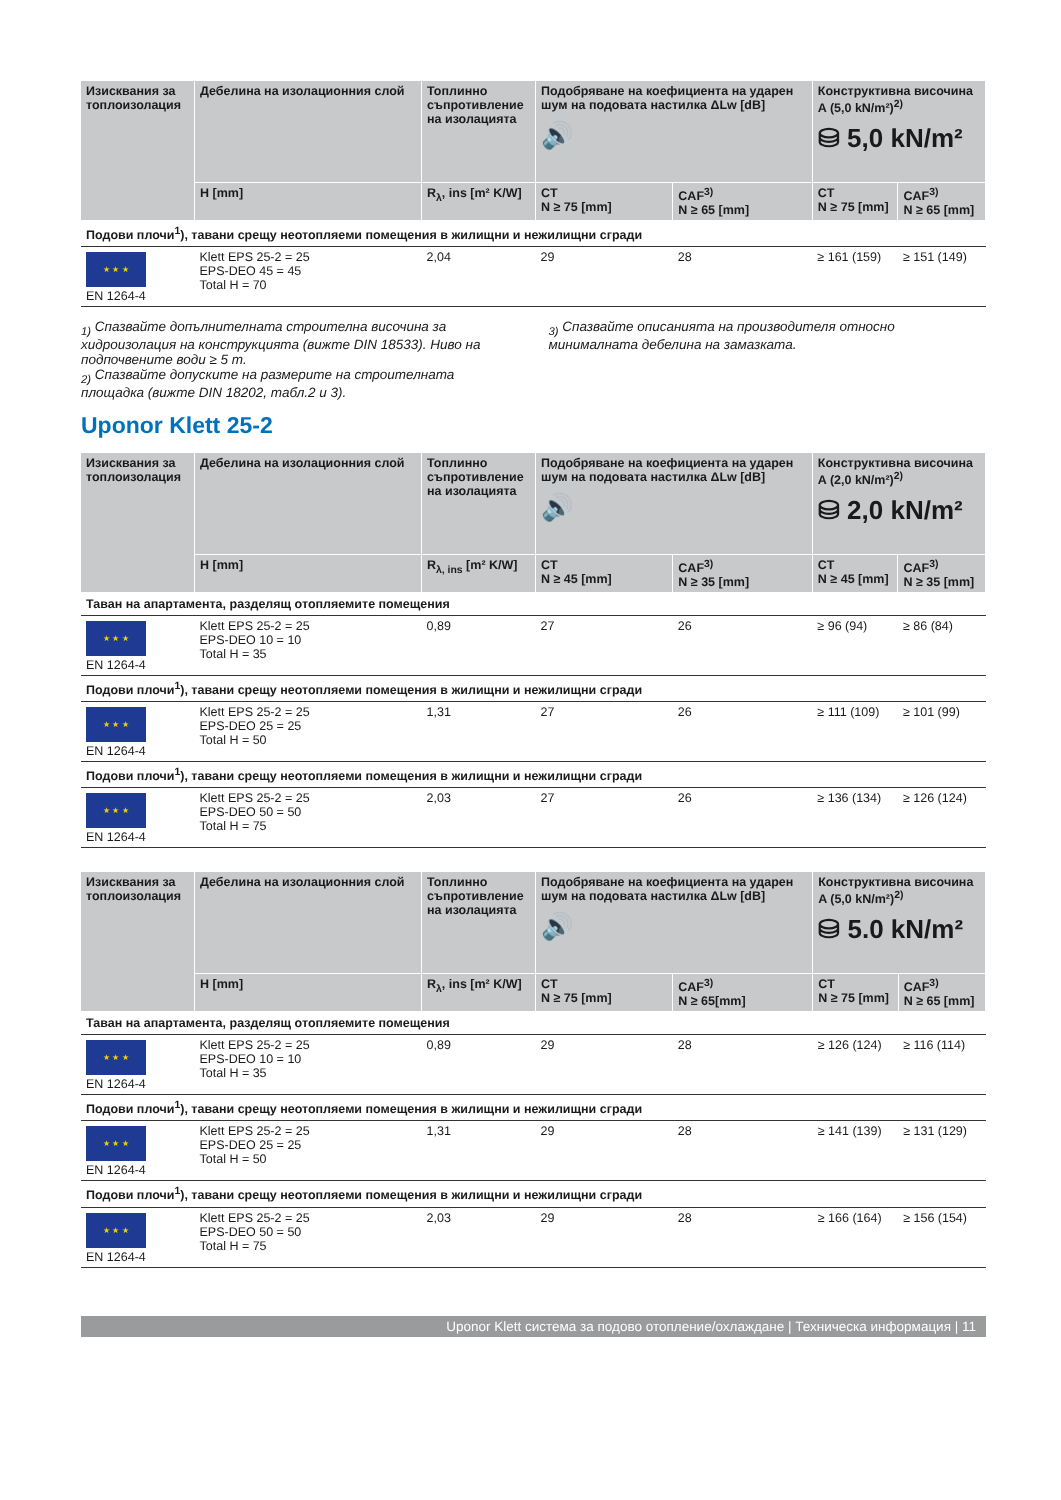| Изисквания за топлоизолация | Дебелина на изолационния слой | Топлинно съпротивление на изолацията | Подобряване на коефициента на ударен шум на подовата настилка ΔLw [dB] 🔊 | | Конструктивна височина A (5,0 kN/m²)<sup>2)</sup> ⛁ 5,0 kN/m² | |
| --- | --- | --- | --- | --- | --- | --- |
| | H [mm] | R<sub>λ</sub>, ins [m² K/W] | CT N ≥ 75 [mm] | CAF<sup>3)</sup> N ≥ 65 [mm] | CT N ≥ 75 [mm] | CAF<sup>3)</sup> N ≥ 65 [mm] |
| Подови плочи<sup>1</sup>), тавани срещу неотопляеми помещения в жилищни и нежилищни сгради | | | | | | |
| ★ ★ ★ EN 1264-4 | Klett EPS 25-2 = 25 EPS-DEO 45 = 45 Total H = 70 | 2,04 | 29 | 28 | ≥ 161 (159) | ≥ 151 (149) |
<sub>1)</sub> Спазвайте допълнителната строителна височина за хидроизолация на конструкцията (вижте DIN 18533). Ниво на подпочвените води ≥ 5 m.
<sub>2)</sub> Спазвайте допуските на размерите на строителната площадка (вижте DIN 18202, табл.2 и 3).
<sub>3)</sub> Спазвайте описанията на производителя относно минималната дебелина на замазката.
Uponor Klett 25-2
| Изисквания за топлоизолация | Дебелина на изолационния слой | Топлинно съпротивление на изолацията | Подобряване на коефициента на ударен шум на подовата настилка ΔLw [dB] 🔊 | | Конструктивна височина A (2,0 kN/m²)<sup>2)</sup> ⛁ 2,0 kN/m² | |
| --- | --- | --- | --- | --- | --- | --- |
| | H [mm] | R<sub>λ, ins</sub> [m² K/W] | CT N ≥ 45 [mm] | CAF<sup>3)</sup> N ≥ 35 [mm] | CT N ≥ 45 [mm] | CAF<sup>3)</sup> N ≥ 35 [mm] |
| Таван на апартамента, разделящ отопляемите помещения | | | | | | |
| ★ ★ ★ EN 1264-4 | Klett EPS 25-2 = 25 EPS-DEO 10 = 10 Total H = 35 | 0,89 | 27 | 26 | ≥ 96 (94) | ≥ 86 (84) |
| Подови плочи<sup>1</sup>), тавани срещу неотопляеми помещения в жилищни и нежилищни сгради | | | | | | |
| ★ ★ ★ EN 1264-4 | Klett EPS 25-2 = 25 EPS-DEO 25 = 25 Total H = 50 | 1,31 | 27 | 26 | ≥ 111 (109) | ≥ 101 (99) |
| Подови плочи<sup>1</sup>), тавани срещу неотопляеми помещения в жилищни и нежилищни сгради | | | | | | |
| ★ ★ ★ EN 1264-4 | Klett EPS 25-2 = 25 EPS-DEO 50 = 50 Total H = 75 | 2,03 | 27 | 26 | ≥ 136 (134) | ≥ 126 (124) |
| Изисквания за топлоизолация | Дебелина на изолационния слой | Топлинно съпротивление на изолацията | Подобряване на коефициента на ударен шум на подовата настилка ΔLw [dB] 🔊 | | Конструктивна височина A (5,0 kN/m²)<sup>2)</sup> ⛁ 5.0 kN/m² | |
| --- | --- | --- | --- | --- | --- | --- |
| | H [mm] | R<sub>λ</sub>, ins [m² K/W] | CT N ≥ 75 [mm] | CAF<sup>3)</sup> N ≥ 65[mm] | CT N ≥ 75 [mm] | CAF<sup>3)</sup> N ≥ 65 [mm] |
| Таван на апартамента, разделящ отопляемите помещения | | | | | | |
| ★ ★ ★ EN 1264-4 | Klett EPS 25-2 = 25 EPS-DEO 10 = 10 Total H = 35 | 0,89 | 29 | 28 | ≥ 126 (124) | ≥ 116 (114) |
| Подови плочи<sup>1</sup>), тавани срещу неотопляеми помещения в жилищни и нежилищни сгради | | | | | | |
| ★ ★ ★ EN 1264-4 | Klett EPS 25-2 = 25 EPS-DEO 25 = 25 Total H = 50 | 1,31 | 29 | 28 | ≥ 141 (139) | ≥ 131 (129) |
| Подови плочи<sup>1</sup>), тавани срещу неотопляеми помещения в жилищни и нежилищни сгради | | | | | | |
| ★ ★ ★ EN 1264-4 | Klett EPS 25-2 = 25 EPS-DEO 50 = 50 Total H = 75 | 2,03 | 29 | 28 | ≥ 166 (164) | ≥ 156 (154) |
Uponor Klett система за подово отопление/охлаждане | Техническа информация | 11